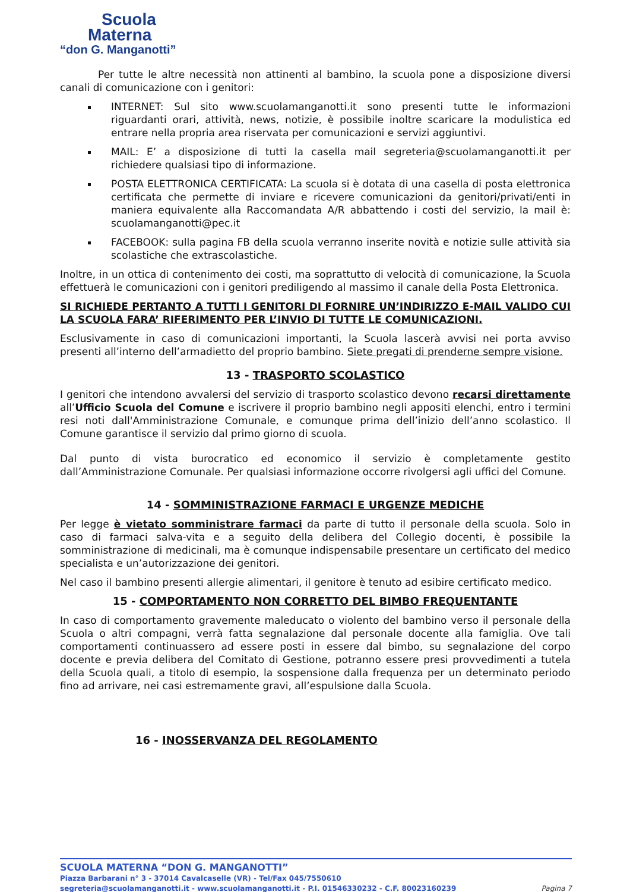Scuola
Materna
“don G. Manganotti”
Per tutte le altre necessità non attinenti al bambino, la scuola pone a disposizione diversi canali di comunicazione con i genitori:
INTERNET: Sul sito www.scuolamanganotti.it sono presenti tutte le informazioni riguardanti orari, attività, news, notizie, è possibile inoltre scaricare la modulistica ed entrare nella propria area riservata per comunicazioni e servizi aggiuntivi.
MAIL: E’ a disposizione di tutti la casella mail segreteria@scuolamanganotti.it per richiedere qualsiasi tipo di informazione.
POSTA ELETTRONICA CERTIFICATA: La scuola si è dotata di una casella di posta elettronica certificata che permette di inviare e ricevere comunicazioni da genitori/privati/enti in maniera equivalente alla Raccomandata A/R abbattendo i costi del servizio, la mail è: scuolamanganotti@pec.it
FACEBOOK: sulla pagina FB della scuola verranno inserite novità e notizie sulle attività sia scolastiche che extrascolastiche.
Inoltre, in un ottica di contenimento dei costi, ma soprattutto di velocità di comunicazione, la Scuola effettuerà le comunicazioni con i genitori prediligendo al massimo il canale della Posta Elettronica.
SI RICHIEDE PERTANTO A TUTTI I GENITORI DI FORNIRE UN’INDIRIZZO E-MAIL VALIDO CUI LA SCUOLA FARA’ RIFERIMENTO PER L’INVIO DI TUTTE LE COMUNICAZIONI.
Esclusivamente in caso di comunicazioni importanti, la Scuola lascerà avvisi nei porta avviso presenti all’interno dell’armadietto del proprio bambino. Siete pregati di prenderne sempre visione.
13 - TRASPORTO SCOLASTICO
I genitori che intendono avvalersi del servizio di trasporto scolastico devono recarsi direttamente all’Ufficio Scuola del Comune e iscrivere il proprio bambino negli appositi elenchi, entro i termini resi noti dall'Amministrazione Comunale, e comunque prima dell’inizio dell’anno scolastico. Il Comune garantisce il servizio dal primo giorno di scuola.
Dal punto di vista burocratico ed economico il servizio è completamente gestito dall’Amministrazione Comunale. Per qualsiasi informazione occorre rivolgersi agli uffici del Comune.
14 - SOMMINISTRAZIONE FARMACI E URGENZE MEDICHE
Per legge è vietato somministrare farmaci da parte di tutto il personale della scuola. Solo in caso di farmaci salva-vita e a seguito della delibera del Collegio docenti, è possibile la somministrazione di medicinali, ma è comunque indispensabile presentare un certificato del medico specialista e un’autorizzazione dei genitori.
Nel caso il bambino presenti allergie alimentari, il genitore è tenuto ad esibire certificato medico.
15 - COMPORTAMENTO NON CORRETTO DEL BIMBO FREQUENTANTE
In caso di comportamento gravemente maleducato o violento del bambino verso il personale della Scuola o altri compagni, verrà fatta segnalazione dal personale docente alla famiglia. Ove tali comportamenti continuassero ad essere posti in essere dal bimbo, su segnalazione del corpo docente e previa delibera del Comitato di Gestione, potranno essere presi provvedimenti a tutela della Scuola quali, a titolo di esempio, la sospensione dalla frequenza per un determinato periodo fino ad arrivare, nei casi estremamente gravi, all’espulsione dalla Scuola.
16 - INOSSERVANZA DEL REGOLAMENTO
SCUOLA MATERNA “DON G. MANGANOTTI”
Piazza Barbarani n° 3 - 37014 Cavalcaselle (VR) - Tel/Fax 045/7550610
segreteria@scuolamanganotti.it - www.scuolamanganotti.it - P.I. 01546330232 - C.F. 80023160239 Pagina 7